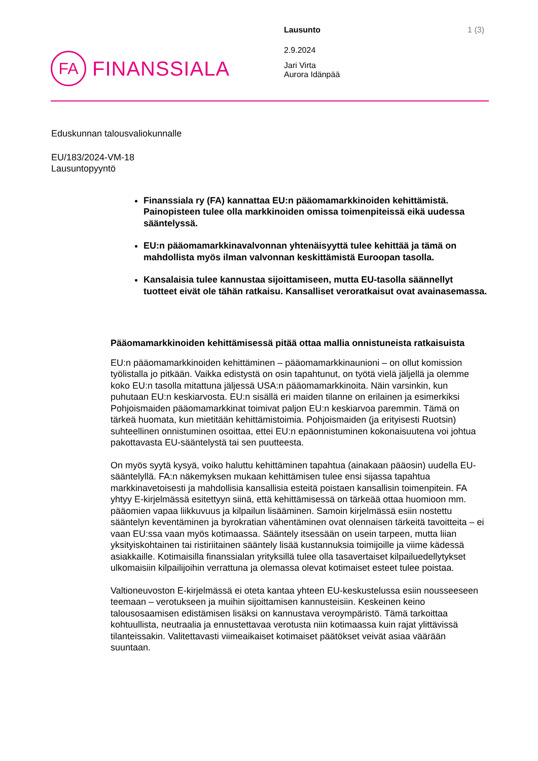FA
FINANSSIALA
Lausunto 1 (3)
2.9.2024
Jari Virta
Aurora Idänpää
Eduskunnan talousvaliokunnalle
EU/183/2024-VM-18
Lausuntopyyntö
Finanssiala ry (FA) kannattaa EU:n pääomamarkkinoiden kehittämistä. Painopisteen tulee olla markkinoiden omissa toimenpiteissä eikä uudessa sääntelyssä.
EU:n pääomamarkkinavalvonnan yhtenäisyyttä tulee kehittää ja tämä on mahdollista myös ilman valvonnan keskittämistä Euroopan tasolla.
Kansalaisia tulee kannustaa sijoittamiseen, mutta EU-tasolla säännellyt tuotteet eivät ole tähän ratkaisu. Kansalliset veroratkaisut ovat avainasemassa.
Pääomamarkkinoiden kehittämisessä pitää ottaa mallia onnistuneista ratkaisuista
EU:n pääomamarkkinoiden kehittäminen – pääomamarkkinaunioni – on ollut komission työlistalla jo pitkään. Vaikka edistystä on osin tapahtunut, on työtä vielä jäljellä ja olemme koko EU:n tasolla mitattuna jäljessä USA:n pääomamarkkinoita. Näin varsinkin, kun puhutaan EU:n keskiarvosta. EU:n sisällä eri maiden tilanne on erilainen ja esimerkiksi Pohjoismaiden pääomamarkkinat toimivat paljon EU:n keskiarvoa paremmin. Tämä on tärkeä huomata, kun mietitään kehittämistoimia. Pohjoismaiden (ja erityisesti Ruotsin) suhteellinen onnistuminen osoittaa, ettei EU:n epäonnistuminen kokonaisuutena voi johtua pakottavasta EU-sääntelystä tai sen puutteesta.
On myös syytä kysyä, voiko haluttu kehittäminen tapahtua (ainakaan pääosin) uudella EU-sääntelyllä. FA:n näkemyksen mukaan kehittämisen tulee ensi sijassa tapahtua markkinavetoisesti ja mahdollisia kansallisia esteitä poistaen kansallisin toimenpitein. FA yhtyy E-kirjelmässä esitettyyn siinä, että kehittämisessä on tärkeää ottaa huomioon mm. pääomien vapaa liikkuvuus ja kilpailun lisääminen. Samoin kirjelmässä esiin nostettu sääntelyn keventäminen ja byrokratian vähentäminen ovat olennaisen tärkeitä tavoitteita – ei vaan EU:ssa vaan myös kotimaassa. Sääntely itsessään on usein tarpeen, mutta liian yksityiskohtainen tai ristiriitainen sääntely lisää kustannuksia toimijoille ja viime kädessä asiakkaille. Kotimaisilla finanssialan yrityksillä tulee olla tasavertaiset kilpailuedellytykset ulkomaisiin kilpailijoihin verrattuna ja olemassa olevat kotimaiset esteet tulee poistaa.
Valtioneuvoston E-kirjelmässä ei oteta kantaa yhteen EU-keskustelussa esiin nousseeseen teemaan – verotukseen ja muihin sijoittamisen kannusteisiin. Keskeinen keino talousosaamisen edistämisen lisäksi on kannustava veroympäristö. Tämä tarkoittaa kohtuullista, neutraalia ja ennustettavaa verotusta niin kotimaassa kuin rajat ylittävissä tilanteissakin. Valitettavasti viimeaikaiset kotimaiset päätökset veivät asiaa väärään suuntaan.